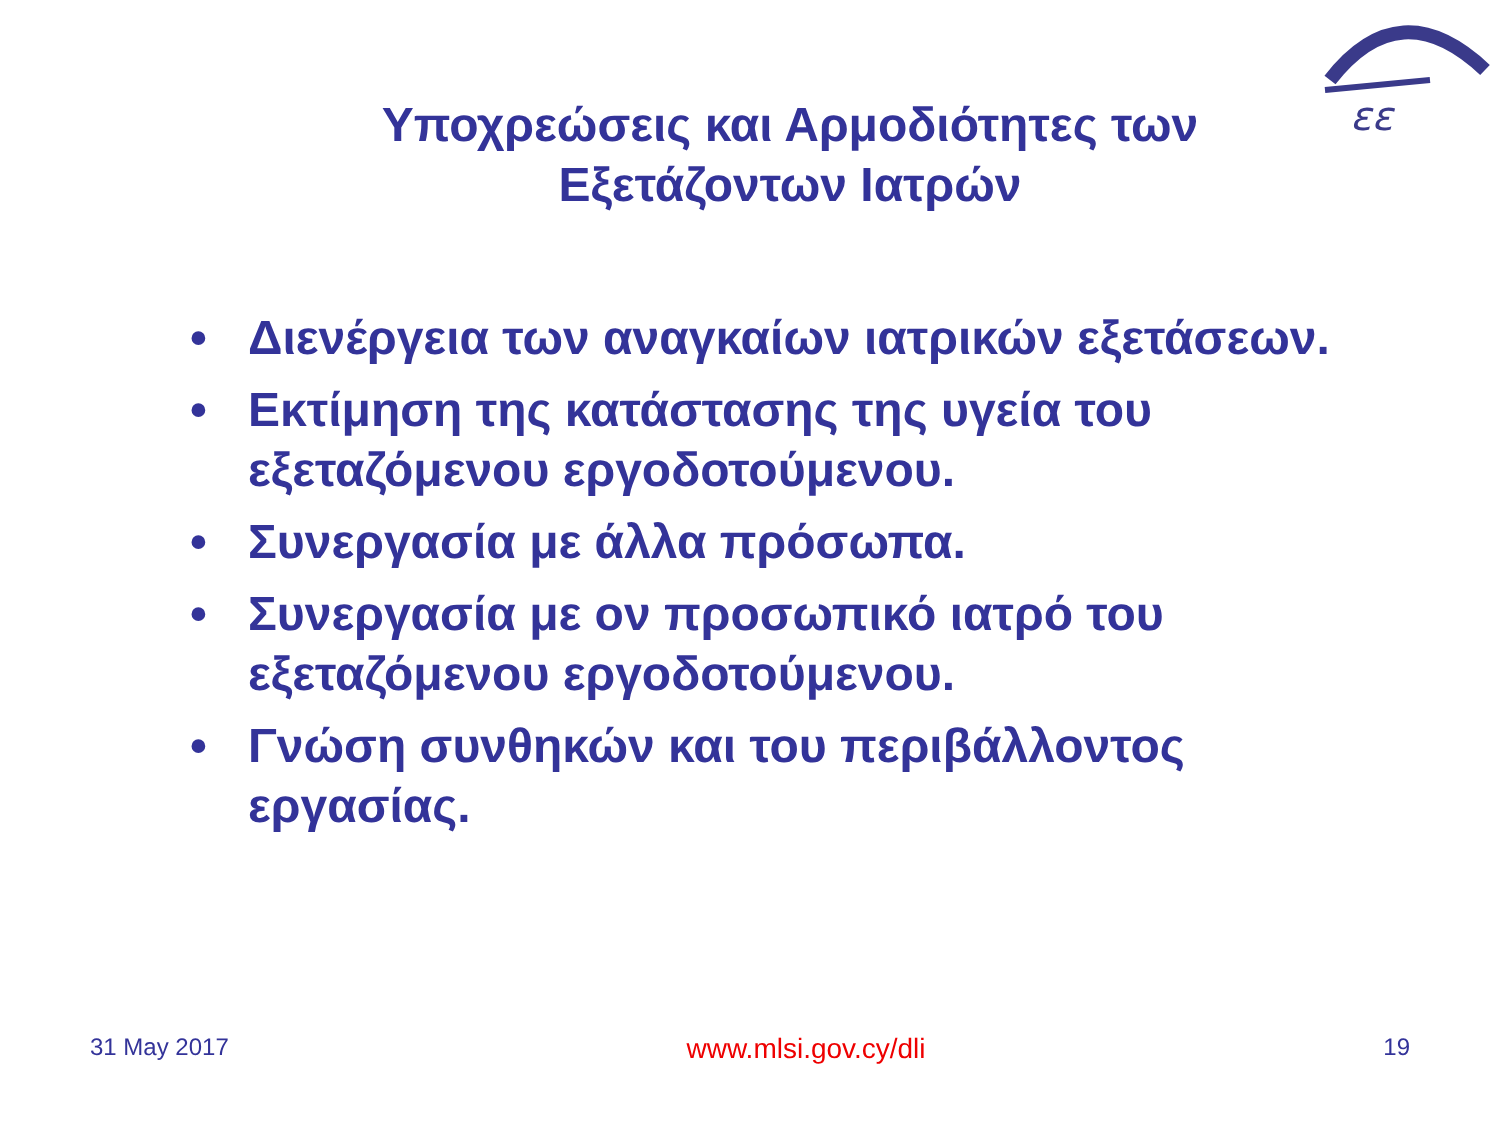εε
Υποχρεώσεις και Αρμοδιότητες των
Εξετάζοντων Ιατρών
• Διενέργεια των αναγκαίων ιατρικών εξετάσεων.
• Εκτίμηση της κατάστασης της υγεία του εξεταζόμενου εργοδοτούμενου.
• Συνεργασία με άλλα πρόσωπα.
• Συνεργασία με ον προσωπικό ιατρό του εξεταζόμενου εργοδοτούμενου.
• Γνώση συνθηκών και του περιβάλλοντος εργασίας.
31 May 2017 www.mlsi.gov.cy/dli 19